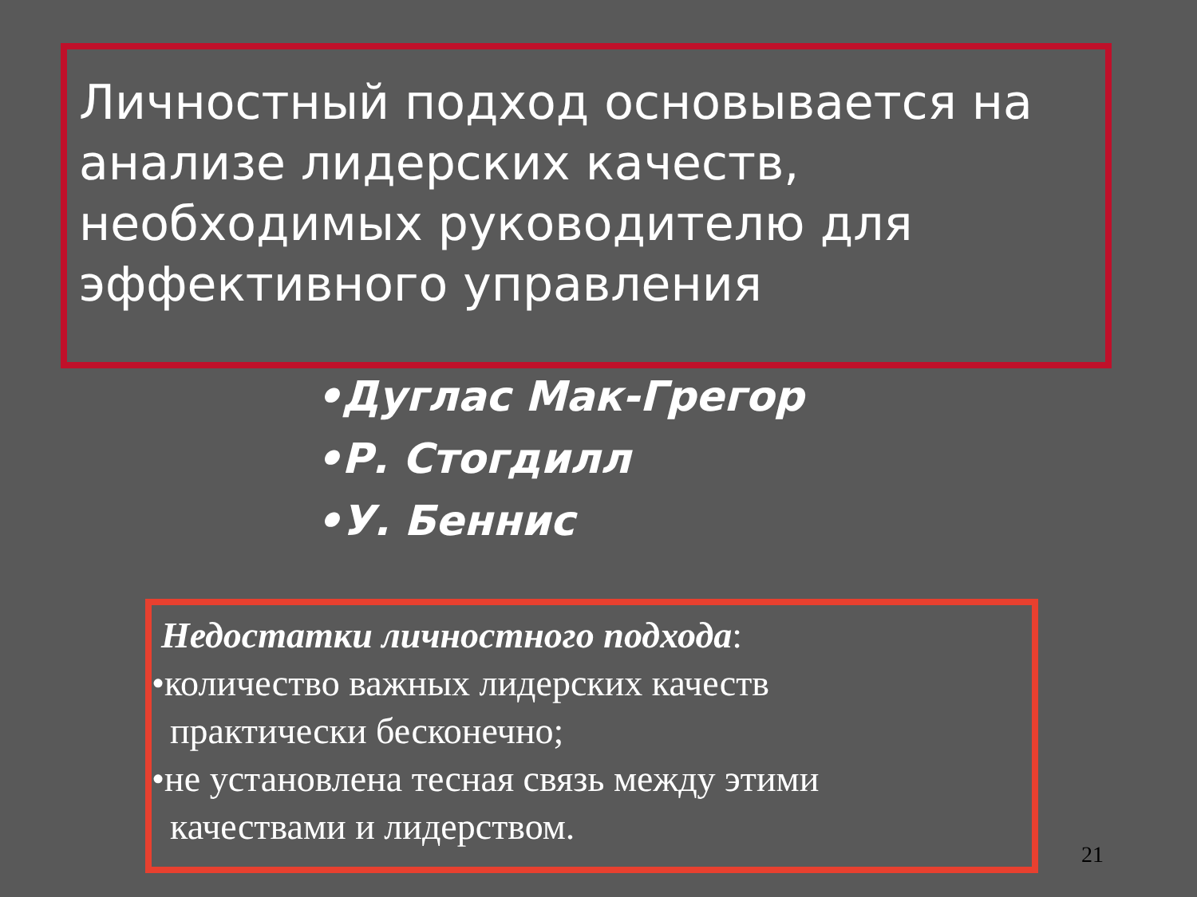Личностный подход основывается на анализе лидерских качеств, необходимых руководителю для эффективного управления
•Дуглас Мак-Грегор
•Р. Стогдилл
•У. Беннис
Недостатки личностного подхода:
•количество важных лидерских качеств
практически бесконечно;
•не установлена тесная связь между этими
качествами и лидерством.
21